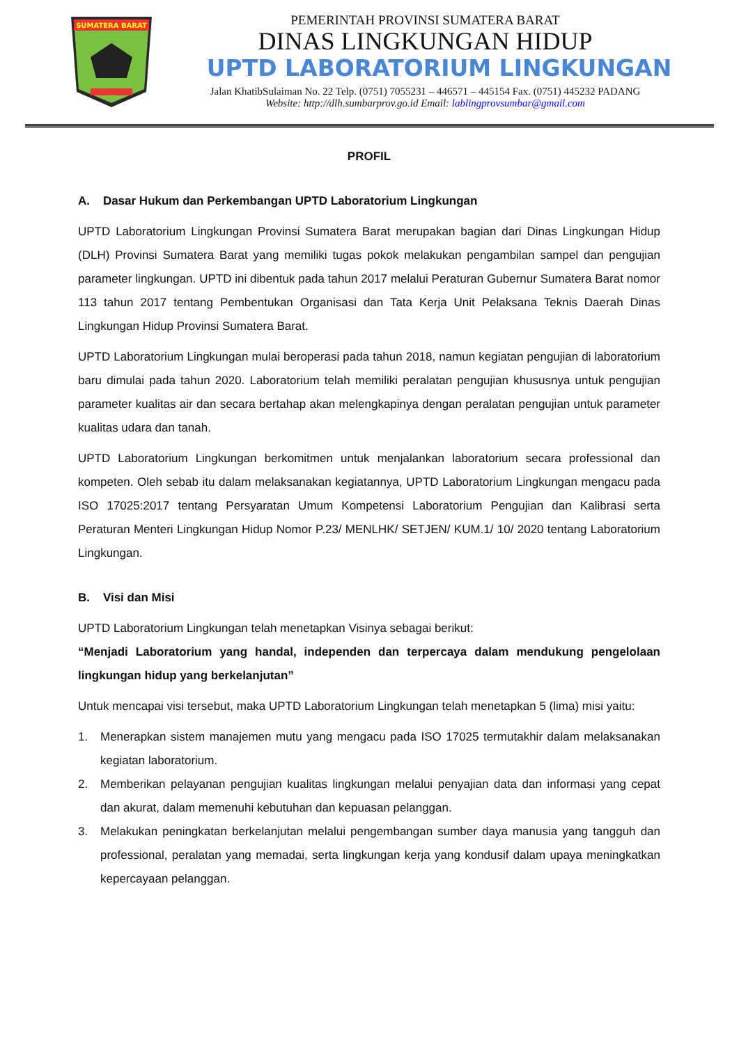SUMATERA BARAT
PEMERINTAH PROVINSI SUMATERA BARAT
DINAS LINGKUNGAN HIDUP
UPTD LABORATORIUM LINGKUNGAN
Jalan KhatibSulaiman No. 22 Telp. (0751) 7055231 – 446571 – 445154 Fax. (0751) 445232 PADANG
Website: http://dlh.sumbarprov.go.id Email: lablingprovsumbar@gmail.com
PROFIL
A. Dasar Hukum dan Perkembangan UPTD Laboratorium Lingkungan
UPTD Laboratorium Lingkungan Provinsi Sumatera Barat merupakan bagian dari Dinas Lingkungan Hidup (DLH) Provinsi Sumatera Barat yang memiliki tugas pokok melakukan pengambilan sampel dan pengujian parameter lingkungan. UPTD ini dibentuk pada tahun 2017 melalui Peraturan Gubernur Sumatera Barat nomor 113 tahun 2017 tentang Pembentukan Organisasi dan Tata Kerja Unit Pelaksana Teknis Daerah Dinas Lingkungan Hidup Provinsi Sumatera Barat.
UPTD Laboratorium Lingkungan mulai beroperasi pada tahun 2018, namun kegiatan pengujian di laboratorium baru dimulai pada tahun 2020. Laboratorium telah memiliki peralatan pengujian khususnya untuk pengujian parameter kualitas air dan secara bertahap akan melengkapinya dengan peralatan pengujian untuk parameter kualitas udara dan tanah.
UPTD Laboratorium Lingkungan berkomitmen untuk menjalankan laboratorium secara professional dan kompeten. Oleh sebab itu dalam melaksanakan kegiatannya, UPTD Laboratorium Lingkungan mengacu pada ISO 17025:2017 tentang Persyaratan Umum Kompetensi Laboratorium Pengujian dan Kalibrasi serta Peraturan Menteri Lingkungan Hidup Nomor P.23/ MENLHK/ SETJEN/ KUM.1/ 10/ 2020 tentang Laboratorium Lingkungan.
B. Visi dan Misi
UPTD Laboratorium Lingkungan telah menetapkan Visinya sebagai berikut:
“Menjadi Laboratorium yang handal, independen dan terpercaya dalam mendukung pengelolaan lingkungan hidup yang berkelanjutan”
Untuk mencapai visi tersebut, maka UPTD Laboratorium Lingkungan telah menetapkan 5 (lima) misi yaitu:
1. Menerapkan sistem manajemen mutu yang mengacu pada ISO 17025 termutakhir dalam melaksanakan kegiatan laboratorium.
2. Memberikan pelayanan pengujian kualitas lingkungan melalui penyajian data dan informasi yang cepat dan akurat, dalam memenuhi kebutuhan dan kepuasan pelanggan.
3. Melakukan peningkatan berkelanjutan melalui pengembangan sumber daya manusia yang tangguh dan professional, peralatan yang memadai, serta lingkungan kerja yang kondusif dalam upaya meningkatkan kepercayaan pelanggan.